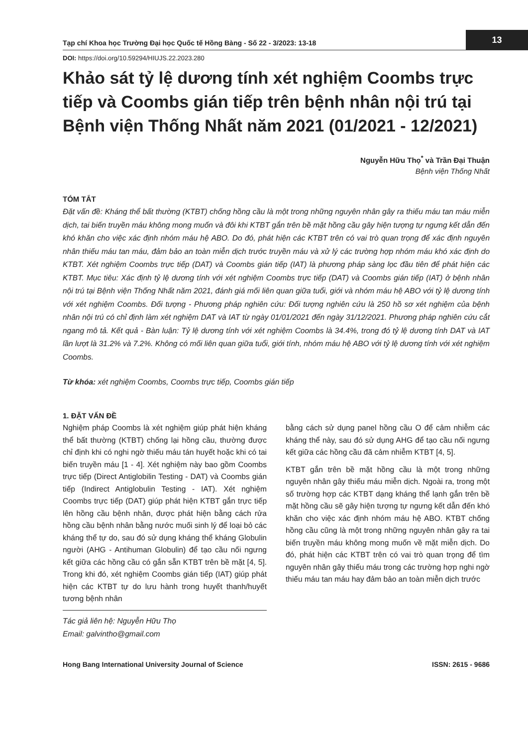Tạp chí Khoa học Trường Đại học Quốc tế Hồng Bàng - Số 22 - 3/2023: 13-18
13
DOI: https://doi.org/10.59294/HIUJS.22.2023.280
Khảo sát tỷ lệ dương tính xét nghiệm Coombs trực tiếp và Coombs gián tiếp trên bệnh nhân nội trú tại Bệnh viện Thống Nhất năm 2021 (01/2021 - 12/2021)
Nguyễn Hữu Thọ<sup>*</sup> và Trần Đại Thuận
Bệnh viện Thống Nhất
TÓM TẮT
Đặt vấn đề: Kháng thể bất thường (KTBT) chống hồng cầu là một trong những nguyên nhân gây ra thiếu máu tan máu miễn dịch, tai biến truyền máu không mong muốn và đôi khi KTBT gắn trên bề mặt hồng cầu gây hiện tượng tự ngưng kết dẫn đến khó khăn cho việc xác định nhóm máu hệ ABO. Do đó, phát hiện các KTBT trên có vai trò quan trọng để xác định nguyên nhân thiếu máu tan máu, đảm bảo an toàn miễn dịch trước truyền máu và xử lý các trường hợp nhóm máu khó xác định do KTBT. Xét nghiệm Coombs trực tiếp (DAT) và Coombs gián tiếp (IAT) là phương pháp sàng lọc đầu tiên để phát hiện các KTBT. Mục tiêu: Xác định tỷ lệ dương tính với xét nghiệm Coombs trực tiếp (DAT) và Coombs gián tiếp (IAT) ở bệnh nhân nội trú tại Bệnh viện Thống Nhất năm 2021, đánh giá mối liên quan giữa tuổi, giới và nhóm máu hệ ABO với tỷ lệ dương tính với xét nghiệm Coombs. Đối tượng - Phương pháp nghiên cứu: Đối tượng nghiên cứu là 250 hồ sơ xét nghiệm của bệnh nhân nội trú có chỉ định làm xét nghiệm DAT và IAT từ ngày 01/01/2021 đến ngày 31/12/2021. Phương pháp nghiên cứu cắt ngang mô tả. Kết quả - Bàn luận: Tỷ lệ dương tính với xét nghiệm Coombs là 34.4%, trong đó tỷ lệ dương tính DAT và IAT lần lượt là 31.2% và 7.2%. Không có mối liên quan giữa tuổi, giới tính, nhóm máu hệ ABO với tỷ lệ dương tính với xét nghiệm Coombs.
Từ khóa: xét nghiệm Coombs, Coombs trực tiếp, Coombs gián tiếp
1. ĐẶT VẤN ĐỀ
Nghiệm pháp Coombs là xét nghiệm giúp phát hiện kháng thể bất thường (KTBT) chống lại hồng cầu, thường được chỉ định khi có nghi ngờ thiếu máu tán huyết hoặc khi có tai biến truyền máu [1 - 4]. Xét nghiệm này bao gồm Coombs trực tiếp (Direct Antiglobilin Testing - DAT) và Coombs gián tiếp (Indirect Antiglobulin Testing - IAT). Xét nghiệm Coombs trực tiếp (DAT) giúp phát hiện KTBT gắn trực tiếp lên hồng cầu bệnh nhân, được phát hiện bằng cách rửa hồng cầu bệnh nhân bằng nước muối sinh lý để loại bỏ các kháng thể tự do, sau đó sử dụng kháng thể kháng Globulin người (AHG - Antihuman Globulin) để tạo cầu nối ngưng kết giữa các hồng cầu có gắn sẵn KTBT trên bề mặt [4, 5]. Trong khi đó, xét nghiệm Coombs gián tiếp (IAT) giúp phát hiện các KTBT tự do lưu hành trong huyết thanh/huyết tương bệnh nhân
Tác giả liên hệ: Nguyễn Hữu Thọ
Email: galvintho@gmail.com
bằng cách sử dụng panel hồng cầu O để cảm nhiễm các kháng thể này, sau đó sử dụng AHG để tạo cầu nối ngưng kết giữa các hồng cầu đã cảm nhiễm KTBT [4, 5].
KTBT gắn trên bề mặt hồng cầu là một trong những nguyên nhân gây thiếu máu miễn dịch. Ngoài ra, trong một số trường hợp các KTBT dạng kháng thể lạnh gắn trên bề mặt hồng cầu sẽ gây hiện tượng tự ngưng kết dẫn đến khó khăn cho việc xác định nhóm máu hệ ABO. KTBT chống hồng cầu cũng là một trong những nguyên nhân gây ra tai biến truyền máu không mong muốn về mặt miễn dịch. Do đó, phát hiện các KTBT trên có vai trò quan trọng để tìm nguyên nhân gây thiếu máu trong các trường hợp nghi ngờ thiếu máu tan máu hay đảm bảo an toàn miễn dịch trước
Hong Bang International University Journal of Science ISSN: 2615 - 9686